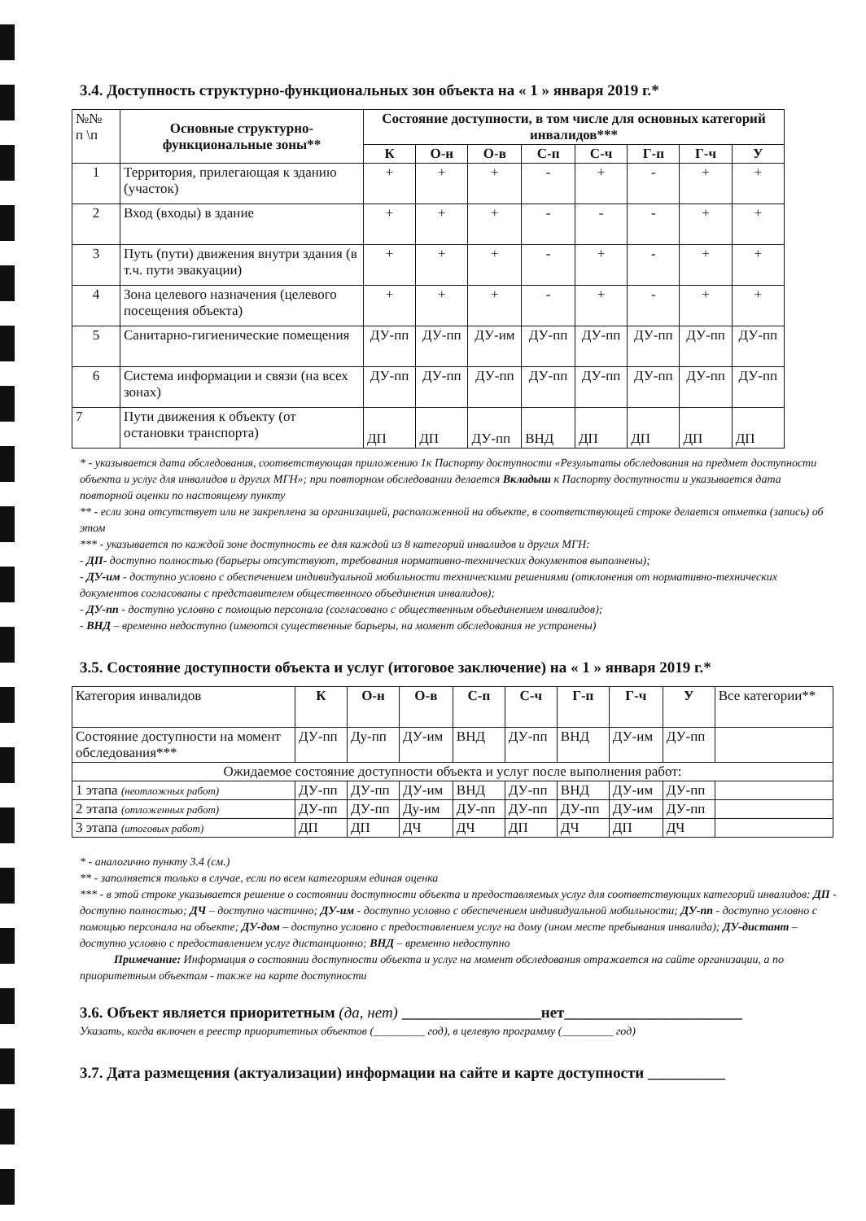3.4. Доступность структурно-функциональных зон объекта на « 1 » января 2019 г.*
| №№ п \п | Основные структурно-функциональные зоны** | Состояние доступности, в том числе для основных категорий инвалидов*** | | | | | | | |
| | | К | О-н | О-в | С-п | С-ч | Г-п | Г-ч | У |
| 1 | Территория, прилегающая к зданию (участок) | + | + | + | - | + | - | + | + |
| 2 | Вход (входы) в здание | + | + | + | - | - | - | + | + |
| 3 | Путь (пути) движения внутри здания (в т.ч. пути эвакуации) | + | + | + | - | + | - | + | + |
| 4 | Зона целевого назначения (целевого посещения объекта) | + | + | + | - | + | - | + | + |
| 5 | Санитарно-гигиенические помещения | ДУ-пп | ДУ-пп | ДУ-им | ДУ-пп | ДУ-пп | ДУ-пп | ДУ-пп | ДУ-пп |
| 6 | Система информации и связи (на всех зонах) | ДУ-пп | ДУ-пп | ДУ-пп | ДУ-пп | ДУ-пп | ДУ-пп | ДУ-пп | ДУ-пп |
| 7 | Пути движения к объекту (от остановки транспорта) | ДП | ДП | ДУ-пп | ВНД | ДП | ДП | ДП | ДП |
* - указывается дата обследования, соответствующая приложению 1к Паспорту доступности «Результаты обследования на предмет доступности объекта и услуг для инвалидов и других МГН»; при повторном обследовании делается Вкладыш к Паспорту доступности и указывается дата повторной оценки по настоящему пункту
** - если зона отсутствует или не закреплена за организацией, расположенной на объекте, в соответствующей строке делается отметка (запись) об этом
*** - указывается по каждой зоне доступность ее для каждой из 8 категорий инвалидов и других МГН:
- ДП- доступно полностью (барьеры отсутствуют, требования нормативно-технических документов выполнены);
- ДУ-им - доступно условно с обеспечением индивидуальной мобильности техническими решениями (отклонения от нормативно-технических документов согласованы с представителем общественного объединения инвалидов);
- ДУ-пп - доступно условно с помощью персонала (согласовано с общественным объединением инвалидов);
- ВНД – временно недоступно (имеются существенные барьеры, на момент обследования не устранены)
3.5. Состояние доступности объекта и услуг (итоговое заключение) на « 1 » января 2019 г.*
| Категория инвалидов | К | О-н | О-в | С-п | С-ч | Г-п | Г-ч | У | Все категории** |
| Состояние доступности на момент обследования*** | ДУ-пп | Ду-пп | ДУ-им | ВНД | ДУ-пп | ВНД | ДУ-им | ДУ-пп | |
| Ожидаемое состояние доступности объекта и услуг после выполнения работ: | | | | | | | | | |
| 1 этапа (неотложных работ) | ДУ-пп | ДУ-пп | ДУ-им | ВНД | ДУ-пп | ВНД | ДУ-им | ДУ-пп | |
| 2 этапа (отложенных работ) | ДУ-пп | ДУ-пп | Ду-им | ДУ-пп | ДУ-пп | ДУ-пп | ДУ-им | ДУ-пп | |
| 3 этапа (итоговых работ) | ДП | ДП | ДЧ | ДЧ | ДП | ДЧ | ДП | ДЧ | |
* - аналогично пункту 3.4 (см.)
** - заполняется только в случае, если по всем категориям единая оценка
*** - в этой строке указывается решение о состоянии доступности объекта и предоставляемых услуг для соответствующих категорий инвалидов: ДП - доступно полностью; ДЧ – доступно частично; ДУ-им - доступно условно с обеспечением индивидуальной мобильности; ДУ-пп - доступно условно с помощью персонала на объекте; ДУ-дом – доступно условно с предоставлением услуг на дому (ином месте пребывания инвалида); ДУ-дистант – доступно условно с предоставлением услуг дистанционно; ВНД – временно недоступно
Примечание: Информация о состоянии доступности объекта и услуг на момент обследования отражается на сайте организации, а по приоритетным объектам - также на карте доступности
3.6. Объект является приоритетным (да, нет) __________________нет_______________________
Указать, когда включен в реестр приоритетных объектов (_________ год), в целевую программу (_________ год)
3.7. Дата размещения (актуализации) информации на сайте и карте доступности __________